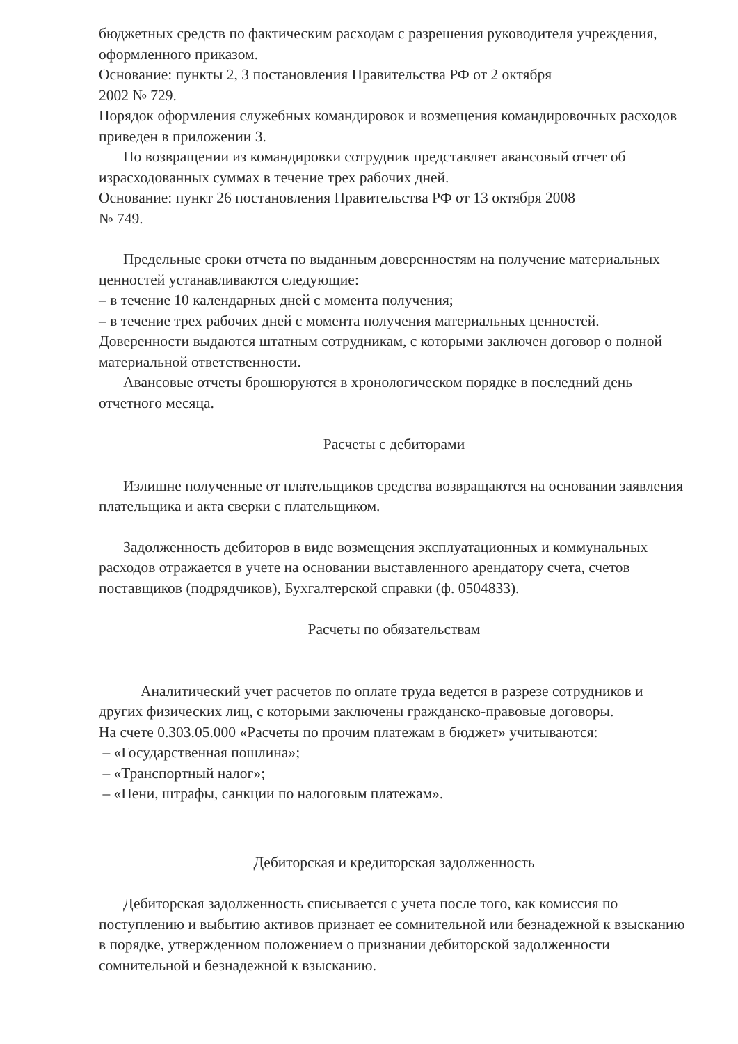бюджетных средств по фактическим расходам с разрешения руководителя учреждения, оформленного приказом.
Основание: пункты 2, 3 постановления Правительства РФ от 2 октября
2002 № 729.
Порядок оформления служебных командировок и возмещения командировочных расходов приведен в приложении 3.
По возвращении из командировки сотрудник представляет авансовый отчет об израсходованных суммах в течение трех рабочих дней.
Основание: пункт 26 постановления Правительства РФ от 13 октября 2008
№ 749.
Предельные сроки отчета по выданным доверенностям на получение материальных ценностей устанавливаются следующие:
– в течение 10 календарных дней с момента получения;
– в течение трех рабочих дней с момента получения материальных ценностей.
Доверенности выдаются штатным сотрудникам, с которыми заключен договор о полной материальной ответственности.
Авансовые отчеты брошюруются в хронологическом порядке в последний день отчетного месяца.
Расчеты с дебиторами
Излишне полученные от плательщиков средства возвращаются на основании заявления плательщика и акта сверки с плательщиком.
Задолженность дебиторов в виде возмещения эксплуатационных и коммунальных расходов отражается в учете на основании выставленного арендатору счета, счетов поставщиков (подрядчиков), Бухгалтерской справки (ф. 0504833).
Расчеты по обязательствам
Аналитический учет расчетов по оплате труда ведется в разрезе сотрудников и других физических лиц, с которыми заключены гражданско-правовые договоры.
На счете 0.303.05.000 «Расчеты по прочим платежам в бюджет» учитываются:
– «Государственная пошлина»;
– «Транспортный налог»;
– «Пени, штрафы, санкции по налоговым платежам».
Дебиторская и кредиторская задолженность
Дебиторская задолженность списывается с учета после того, как комиссия по поступлению и выбытию активов признает ее сомнительной или безнадежной к взысканию в порядке, утвержденном положением о признании дебиторской задолженности сомнительной и безнадежной к взысканию.